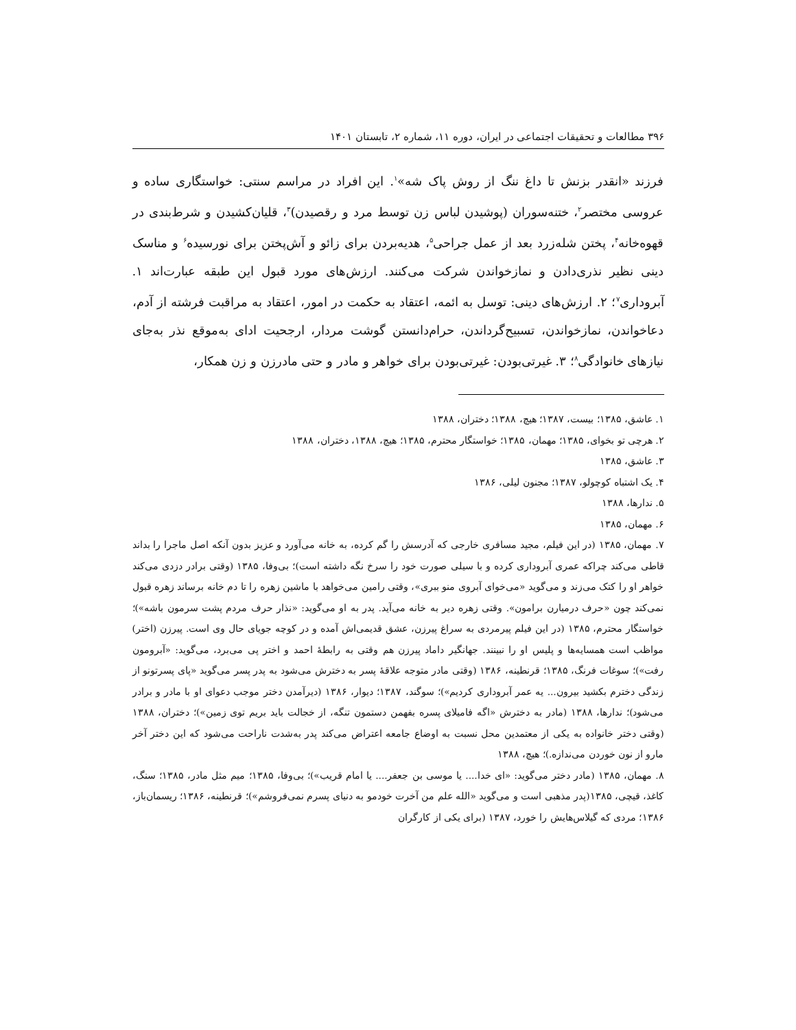۳۹۶ مطالعات و تحقیقات اجتماعی در ایران، دوره ۱۱، شماره ۲، تابستان ۱۴۰۱
فرزند «انقدر بزنش تا داغ ننگ از روش پاک شه»<sup>۱</sup>. این افراد در مراسم سنتی: خواستگاری ساده و عروسی مختصر<sup>۲</sup>، ختنه‌سوران (پوشیدن لباس زن توسط مرد و رقصیدن)<sup>۳</sup>، قلیان‌کشیدن و شرط‌بندی در قهوه‌خانه<sup>۴</sup>، پختن شله‌زرد بعد از عمل جراحی<sup>۵</sup>، هدیه‌بردن برای زائو و آش‌پختن برای نورسیده<sup>۶</sup> و مناسک دینی نظیر نذری‌دادن و نمازخواندن شرکت می‌کنند. ارزش‌های مورد قبول این طبقه عبارت‌اند ۱. آبروداری<sup>۷</sup>؛ ۲. ارزش‌های دینی: توسل به ائمه، اعتقاد به حکمت در امور، اعتقاد به مراقبت فرشته از آدم، دعاخواندن، نمازخواندن، تسبیح‌گرداندن، حرام‌دانستن گوشت مردار، ارجحیت ادای به‌موقع نذر به‌جای نیازهای خانوادگی<sup>۸</sup>؛ ۳. غیرتی‌بودن: غیرتی‌بودن برای خواهر و مادر و حتی مادرزن و زن همکار،
۱. عاشق، ۱۳۸۵؛ بیست، ۱۳۸۷؛ هیچ، ۱۳۸۸؛ دختران، ۱۳۸۸
۲. هرچی تو بخوای، ۱۳۸۵؛ مهمان، ۱۳۸۵؛ خواستگار محترم، ۱۳۸۵؛ هیچ، ۱۳۸۸، دختران، ۱۳۸۸
۳. عاشق، ۱۳۸۵
۴. یک اشتباه کوچولو، ۱۳۸۷؛ مجنون لیلی، ۱۳۸۶
۵. ندارها، ۱۳۸۸
۶. مهمان، ۱۳۸۵
۷. مهمان، ۱۳۸۵ (در این فیلم، مجید مسافری خارجی که آدرسش را گم کرده، به خانه می‌آورد و عزیز بدون آنکه اصل ماجرا را بداند قاطی می‌کند چراکه عمری آبروداری کرده و با سیلی صورت خود را سرخ نگه داشته است)؛ بی‌وفا، ۱۳۸۵ (وقتی برادر دزدی می‌کند خواهر او را کتک می‌زند و می‌گوید «می‌خوای آبروی منو ببری»، وقتی رامین می‌خواهد با ماشین زهره را تا دم خانه برساند زهره قبول نمی‌کند چون «حرف درمیارن برامون». وقتی زهره دیر به خانه می‌آید. پدر به او می‌گوید: «نذار حرف مردم پشت سرمون باشه»)؛ خواستگار محترم، ۱۳۸۵ (در این فیلم پیرمردی به سراغ پیرزن، عشق قدیمی‌اش آمده و در کوچه جویای حال وی است. پیرزن (اختر) مواظب است همسایه‌ها و پلیس او را نبینند. جهانگیر داماد پیرزن هم وقتی به رابطهٔ احمد و اختر پی می‌برد، می‌گوید: «آبرومون رفت»)؛ سوغات فرنگ، ۱۳۸۵؛ قرنطینه، ۱۳۸۶ (وقتی مادر متوجه علاقهٔ پسر به دخترش می‌شود به پدر پسر می‌گوید «پای پسرتونو از زندگی دخترم بکشید بیرون... یه عمر آبروداری کردیم»)؛ سوگند، ۱۳۸۷؛ دیوار، ۱۳۸۶ (دیرآمدن دختر موجب دعوای او با مادر و برادر می‌شود)؛ ندارها، ۱۳۸۸ (مادر به دخترش «اگه فامیلای پسره بفهمن دستمون تنگه، از خجالت باید بریم توی زمین»)؛ دختران، ۱۳۸۸ (وقتی دختر خانواده به یکی از معتمدین محل نسبت به اوضاع جامعه اعتراض می‌کند پدر به‌شدت ناراحت می‌شود که این دختر آخر مارو از نون خوردن می‌ندازه.)؛ هیچ، ۱۳۸۸
۸. مهمان، ۱۳۸۵ (مادر دختر می‌گوید: «ای خدا.... یا موسی بن جعفر.... یا امام قریب»)؛ بی‌وفا، ۱۳۸۵؛ میم مثل مادر، ۱۳۸۵؛ سنگ، کاغذ، قیچی، ۱۳۸۵(پدر مذهبی است و می‌گوید «الله علم من آخرت خودمو به دنیای پسرم نمی‌فروشم»)؛ قرنطینه، ۱۳۸۶؛ ریسمان‌باز، ۱۳۸۶؛ مردی که گیلاس‌هایش را خورد، ۱۳۸۷ (برای یکی از کارگران